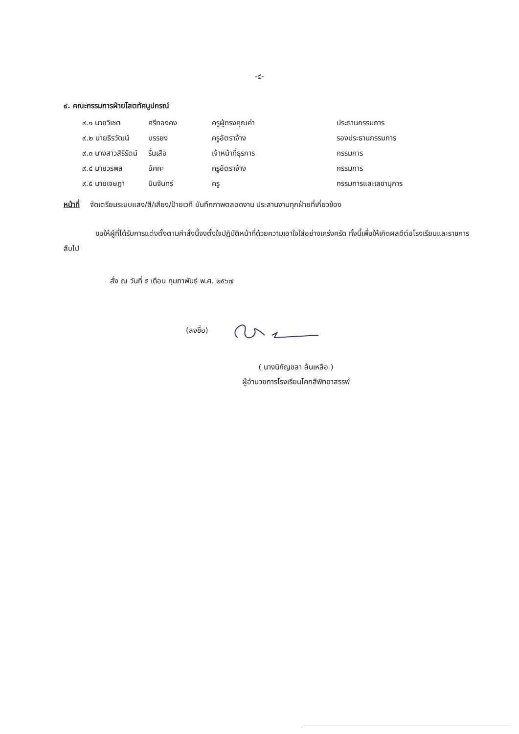-๔-
๙. คณะกรรมการฝ่ายโสตทัศนูปกรณ์
| ๙.๑ นายวิเชต | ศรีทองคง | ครูผู้ทรงคุณค่า | ประธานกรรมการ |
| ๙.๒ นายธีรวัฒน์ | บรรยง | ครูอัตราจ้าง | รองประธานกรรมการ |
| ๙.๓ นางสาวสิริรัตน์ | รื่นเสือ | เจ้าหน้าที่ธุรการ | กรรมการ |
| ๙.๔ นายวรพล | อัคคะ | ครูอัตราจ้าง | กรรมการ |
| ๙.๕ นายเจษฎา | นินจันทร์ | ครู | กรรมการและเลขานุการ |
หน้าที่ จัดเตรียมระบบแสง/สี/เสียง/ป้ายเวที บันทึกภาพตลอดงาน ประสานงานทุกฝ่ายที่เกี่ยวข้อง
ขอให้ผู้ที่ได้รับการแต่งตั้งตามคำสั่งนี้จงตั้งใจปฏิบัติหน้าที่ด้วยความเอาใจใส่อย่างเคร่งครัด ทั้งนี้เพื่อให้เกิดผลดีต่อโรงเรียนและราชการสืบไป
สั่ง ณ วันที่ ๕ เดือน กุมภาพันธ์ พ.ศ. ๒๕๖๗
(ลงชื่อ)
( นางนิกัญชลา ล้นเหลือ )
ผู้อำนวยการโรงเรียนโคกสีพิทยาสรรพ์